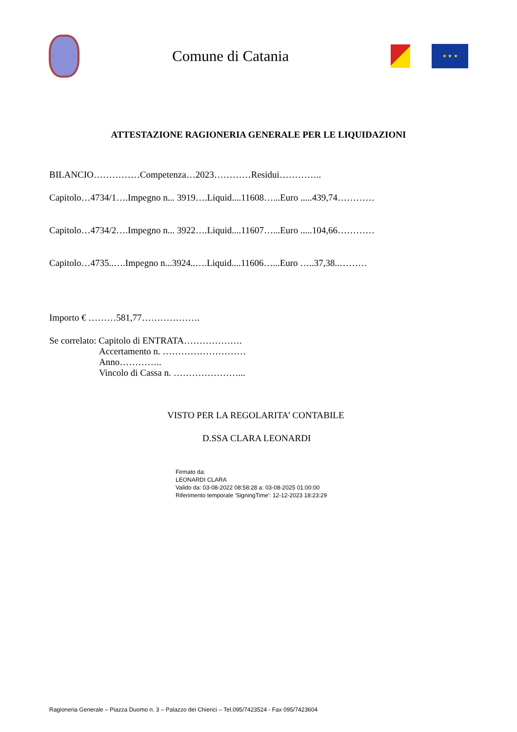Comune di Catania
★ ★ ★
ATTESTAZIONE RAGIONERIA GENERALE PER LE LIQUIDAZIONI
BILANCIO……………Competenza…2023…………Residui…………..
Capitolo…4734/1….Impegno n... 3919….Liquid....11608…...Euro .....439,74…………
Capitolo…4734/2….Impegno n... 3922….Liquid....11607…...Euro .....104,66…………
Capitolo…4735..….Impegno n...3924..….Liquid....11606…...Euro …..37,38..………
Importo € ………581,77……………….
Se correlato: Capitolo di ENTRATA……………….
Accertamento n. ………………………
Anno…………..
Vincolo di Cassa n. …………………...
VISTO PER LA REGOLARITA’ CONTABILE
D.SSA CLARA LEONARDI
Firmato da:
LEONARDI CLARA
Valido da: 03-08-2022 08:58:28 a: 03-08-2025 01:00:00
Riferimento temporale 'SigningTime': 12-12-2023 18:23:29
Ragioneria Generale – Piazza Duomo n. 3 – Palazzo dei Chierici – Tel.095/7423524 - Fax 095/7423604